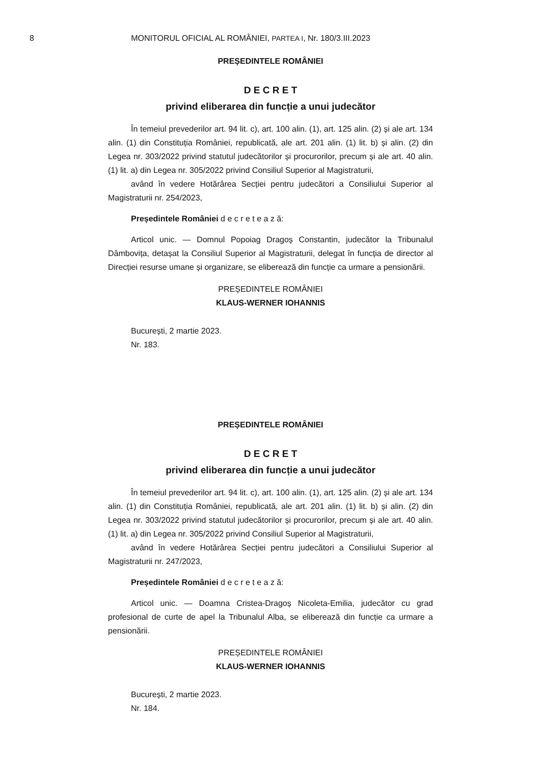8 MONITORUL OFICIAL AL ROMÂNIEI, PARTEA I, Nr. 180/3.III.2023
PREȘEDINTELE ROMÂNIEI
D E C R E T
privind eliberarea din funcție a unui judecător
În temeiul prevederilor art. 94 lit. c), art. 100 alin. (1), art. 125 alin. (2) și ale art. 134 alin. (1) din Constituția României, republicată, ale art. 201 alin. (1) lit. b) și alin. (2) din Legea nr. 303/2022 privind statutul judecătorilor și procurorilor, precum și ale art. 40 alin. (1) lit. a) din Legea nr. 305/2022 privind Consiliul Superior al Magistraturii,
având în vedere Hotărârea Secției pentru judecători a Consiliului Superior al Magistraturii nr. 254/2023,
Președintele României d e c r e t e a z ă:
Articol unic. — Domnul Popoiag Dragoș Constantin, judecător la Tribunalul Dâmbovița, detașat la Consiliul Superior al Magistraturii, delegat în funcția de director al Direcției resurse umane și organizare, se eliberează din funcție ca urmare a pensionării.
PREȘEDINTELE ROMÂNIEI
KLAUS-WERNER IOHANNIS
București, 2 martie 2023.
Nr. 183.
PREȘEDINTELE ROMÂNIEI
D E C R E T
privind eliberarea din funcție a unui judecător
În temeiul prevederilor art. 94 lit. c), art. 100 alin. (1), art. 125 alin. (2) și ale art. 134 alin. (1) din Constituția României, republicată, ale art. 201 alin. (1) lit. b) și alin. (2) din Legea nr. 303/2022 privind statutul judecătorilor și procurorilor, precum și ale art. 40 alin. (1) lit. a) din Legea nr. 305/2022 privind Consiliul Superior al Magistraturii,
având în vedere Hotărârea Secției pentru judecători a Consiliului Superior al Magistraturii nr. 247/2023,
Președintele României d e c r e t e a z ă:
Articol unic. — Doamna Cristea-Dragoș Nicoleta-Emilia, judecător cu grad profesional de curte de apel la Tribunalul Alba, se eliberează din funcție ca urmare a pensionării.
PREȘEDINTELE ROMÂNIEI
KLAUS-WERNER IOHANNIS
București, 2 martie 2023.
Nr. 184.